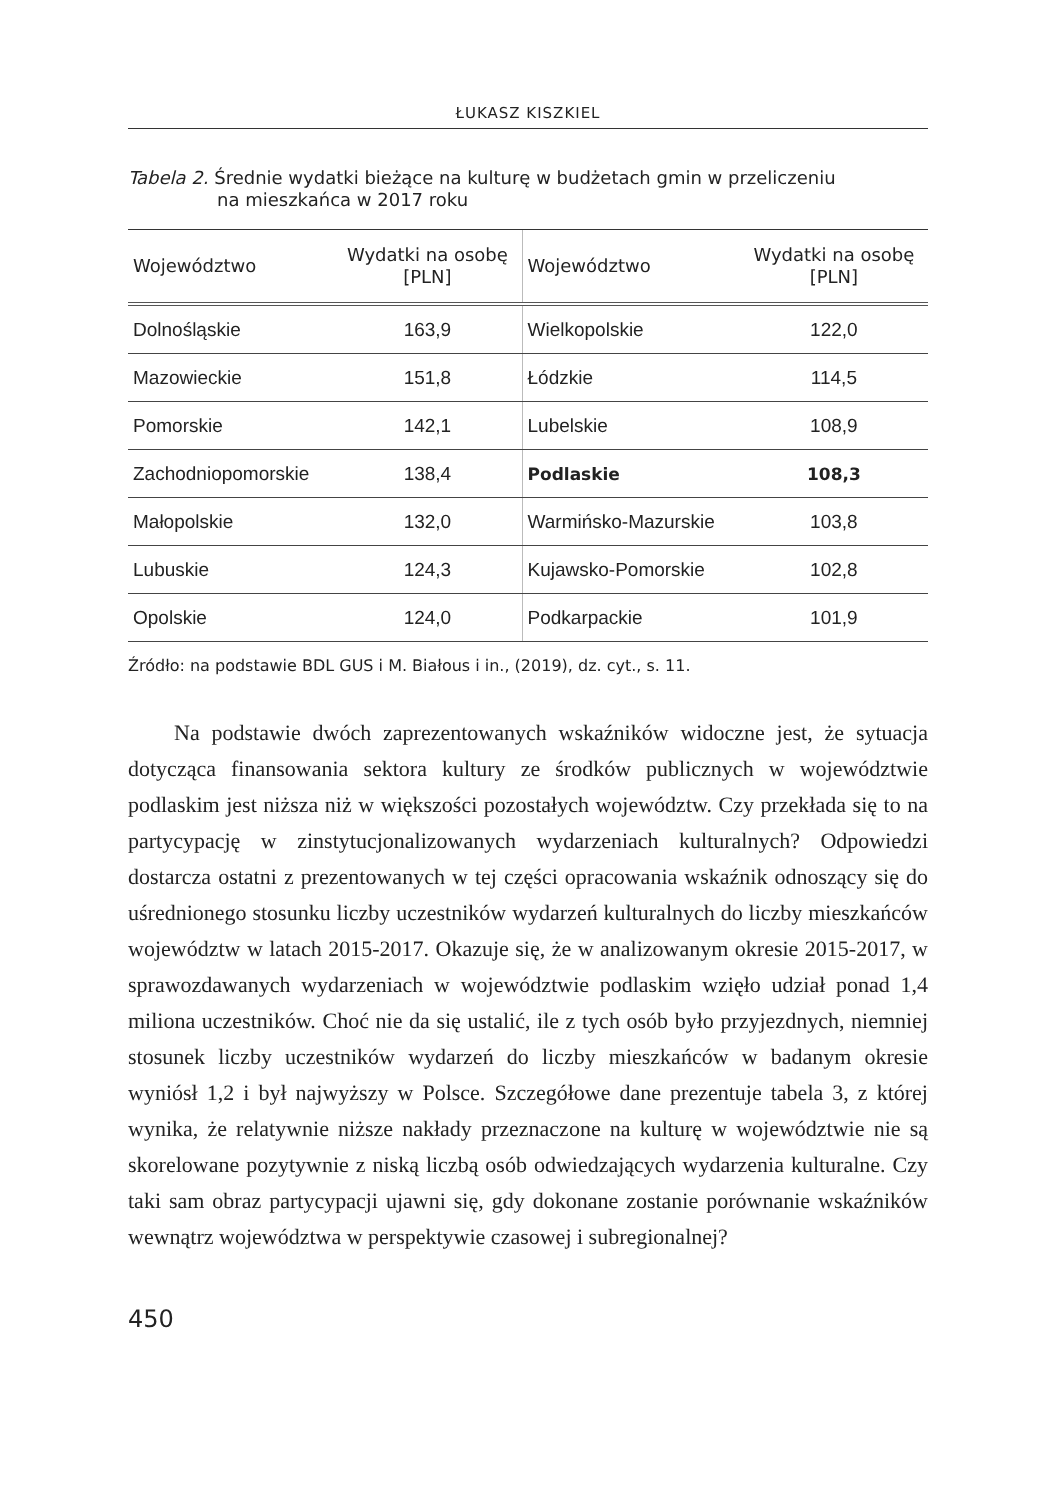ŁUKASZ KISZKIEL
Tabela 2. Średnie wydatki bieżące na kulturę w budżetach gmin w przeliczeniu
na mieszkańca w 2017 roku
| Województwo | Wydatki na osobę [PLN] | Województwo | Wydatki na osobę [PLN] |
| --- | --- | --- | --- |
| Dolnośląskie | 163,9 | Wielkopolskie | 122,0 |
| Mazowieckie | 151,8 | Łódzkie | 114,5 |
| Pomorskie | 142,1 | Lubelskie | 108,9 |
| Zachodniopomorskie | 138,4 | Podlaskie | 108,3 |
| Małopolskie | 132,0 | Warmińsko-Mazurskie | 103,8 |
| Lubuskie | 124,3 | Kujawsko-Pomorskie | 102,8 |
| Opolskie | 124,0 | Podkarpackie | 101,9 |
Źródło: na podstawie BDL GUS i M. Białous i in., (2019), dz. cyt., s. 11.
Na podstawie dwóch zaprezentowanych wskaźników widoczne jest, że sytuacja dotycząca finansowania sektora kultury ze środków publicznych w województwie podlaskim jest niższa niż w większości pozostałych województw. Czy przekłada się to na partycypację w zinstytucjonalizowanych wydarzeniach kulturalnych? Odpowiedzi dostarcza ostatni z prezentowanych w tej części opracowania wskaźnik odnoszący się do uśrednionego stosunku liczby uczestników wydarzeń kulturalnych do liczby mieszkańców województw w latach 2015-2017. Okazuje się, że w analizowanym okresie 2015-2017, w sprawozdawanych wydarzeniach w województwie podlaskim wzięło udział ponad 1,4 miliona uczestników. Choć nie da się ustalić, ile z tych osób było przyjezdnych, niemniej stosunek liczby uczestników wydarzeń do liczby mieszkańców w badanym okresie wyniósł 1,2 i był najwyższy w Polsce. Szczegółowe dane prezentuje tabela 3, z której wynika, że relatywnie niższe nakłady przeznaczone na kulturę w województwie nie są skorelowane pozytywnie z niską liczbą osób odwiedzających wydarzenia kulturalne. Czy taki sam obraz partycypacji ujawni się, gdy dokonane zostanie porównanie wskaźników wewnątrz województwa w perspektywie czasowej i subregionalnej?
450